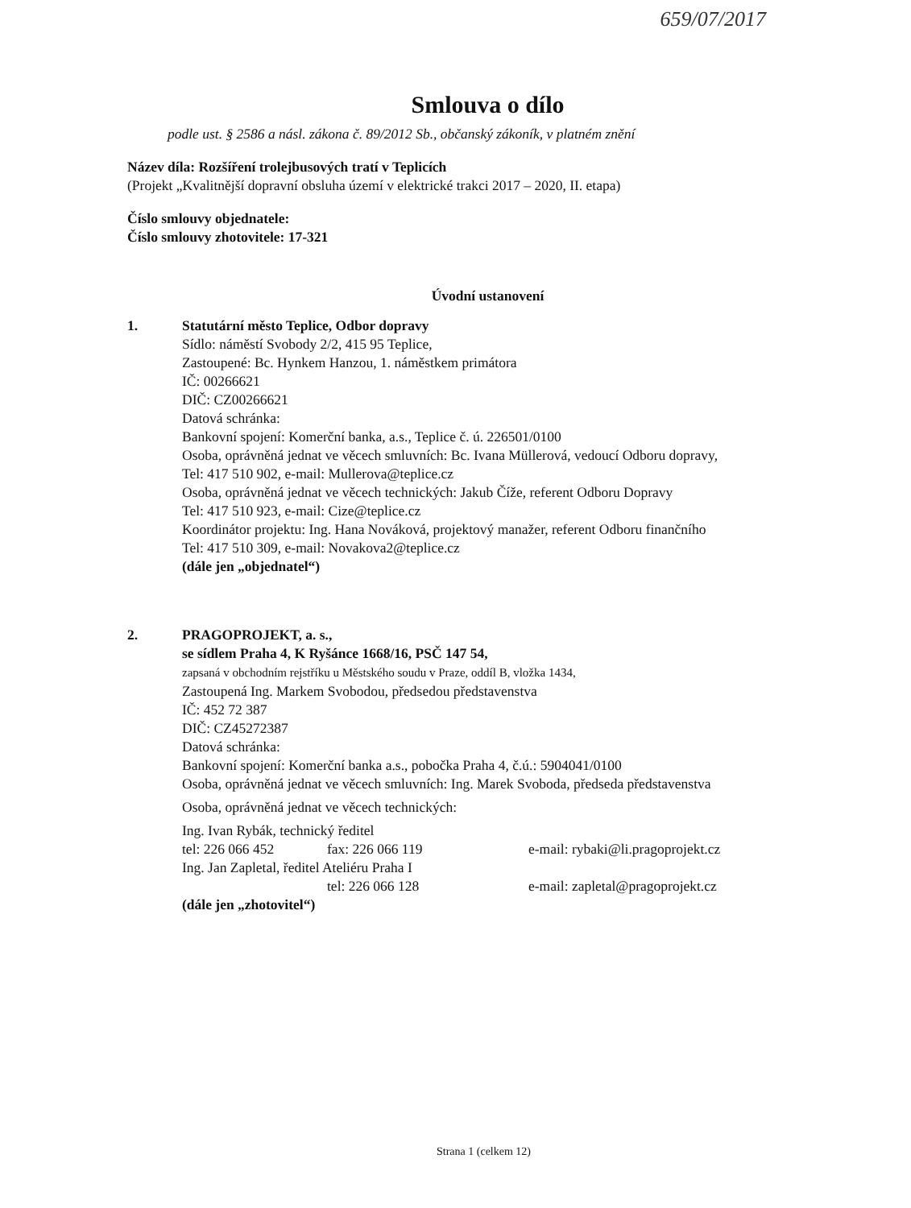659/07/2017
Smlouva o dílo
podle ust. § 2586 a násl. zákona č. 89/2012 Sb., občanský zákoník, v platném znění
Název díla: Rozšíření trolejbusových tratí v Teplicích
(Projekt „Kvalitnější dopravní obsluha území v elektrické trakci 2017 – 2020, II. etapa)
Číslo smlouvy objednatele:
Číslo smlouvy zhotovitele: 17-321
Úvodní ustanovení
1. Statutární město Teplice, Odbor dopravy
Sídlo: náměstí Svobody 2/2, 415 95 Teplice,
Zastoupené: Bc. Hynkem Hanzou, 1. náměstkem primátora
IČ: 00266621
DIČ: CZ00266621
Datová schránka:
Bankovní spojení: Komerční banka, a.s., Teplice č. ú. 226501/0100
Osoba, oprávněná jednat ve věcech smluvních: Bc. Ivana Müllerová, vedoucí Odboru dopravy,
Tel: 417 510 902, e-mail: Mullerova@teplice.cz
Osoba, oprávněná jednat ve věcech technických: Jakub Číže, referent Odboru Dopravy
Tel: 417 510 923, e-mail: Cize@teplice.cz
Koordinátor projektu: Ing. Hana Nováková, projektový manažer, referent Odboru finančního
Tel: 417 510 309, e-mail: Novakova2@teplice.cz
(dále jen „objednatel“)
2. PRAGOPROJEKT, a. s.,
se sídlem Praha 4, K Ryšánce 1668/16, PSČ 147 54,
zapsaná v obchodním rejstříku u Městského soudu v Praze, oddíl B, vložka 1434,
Zastoupená Ing. Markem Svobodou, předsedou představenstva
IČ: 452 72 387
DIČ: CZ45272387
Datová schránka:
Bankovní spojení: Komerční banka a.s., pobočka Praha 4, č.ú.: 5904041/0100
Osoba, oprávněná jednat ve věcech smluvních: Ing. Marek Svoboda, předseda představenstva
Osoba, oprávněná jednat ve věcech technických:
Ing. Ivan Rybák, technický ředitel
tel: 226 066 452 fax: 226 066 119 e-mail: rybaki@li.pragoprojekt.cz
Ing. Jan Zapletal, ředitel Ateliéru Praha I
tel: 226 066 128 e-mail: zapletal@pragoprojekt.cz
(dále jen „zhotovitel“)
Strana 1 (celkem 12)